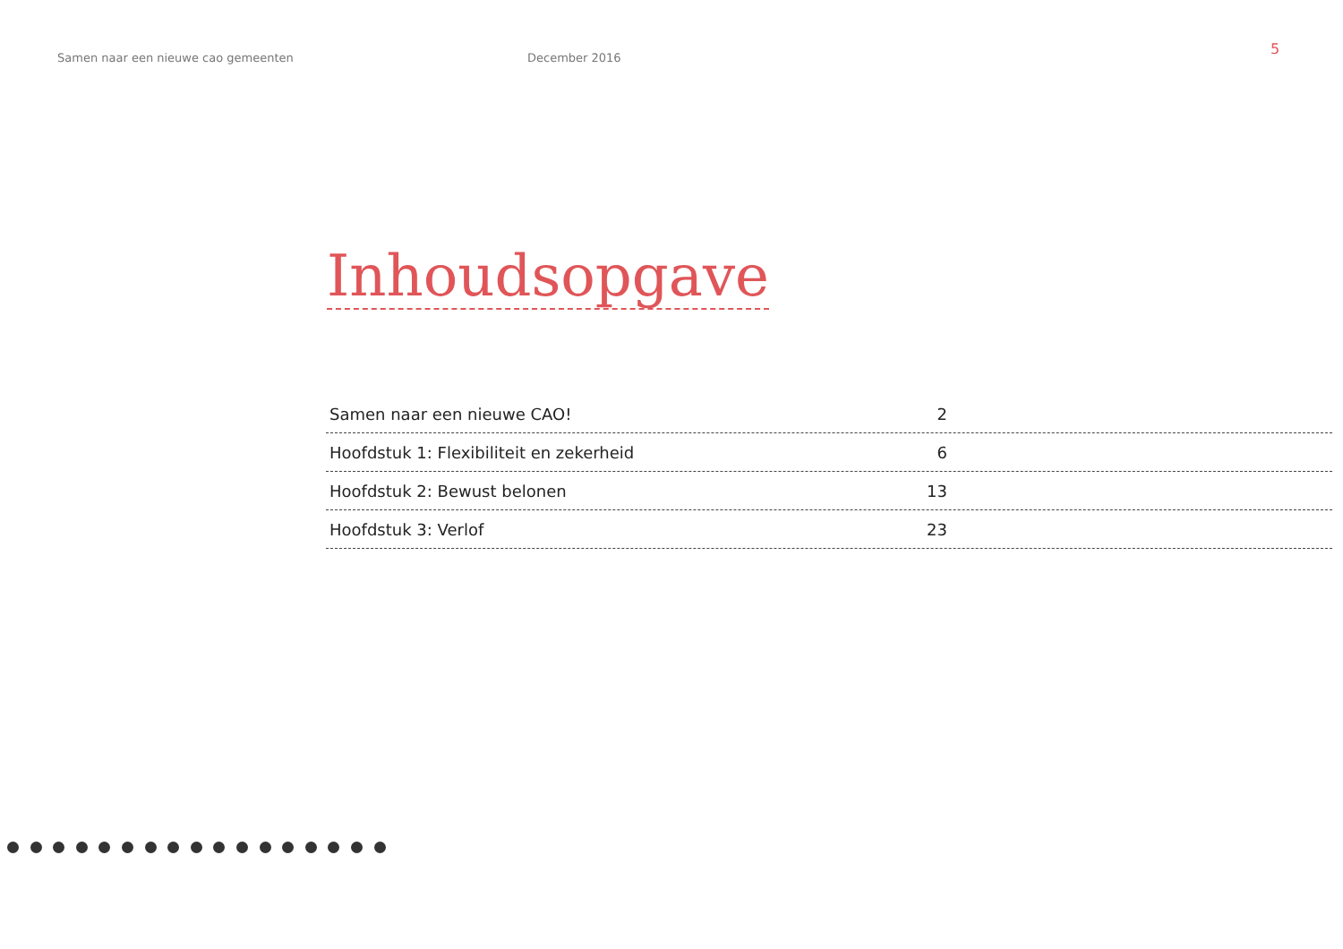Samen naar een nieuwe cao gemeenten
December 2016
5
Inhoudsopgave
Samen naar een nieuwe CAO! 2
Hoofdstuk 1: Flexibiliteit en zekerheid 6
Hoofdstuk 2: Bewust belonen 13
Hoofdstuk 3: Verlof 23